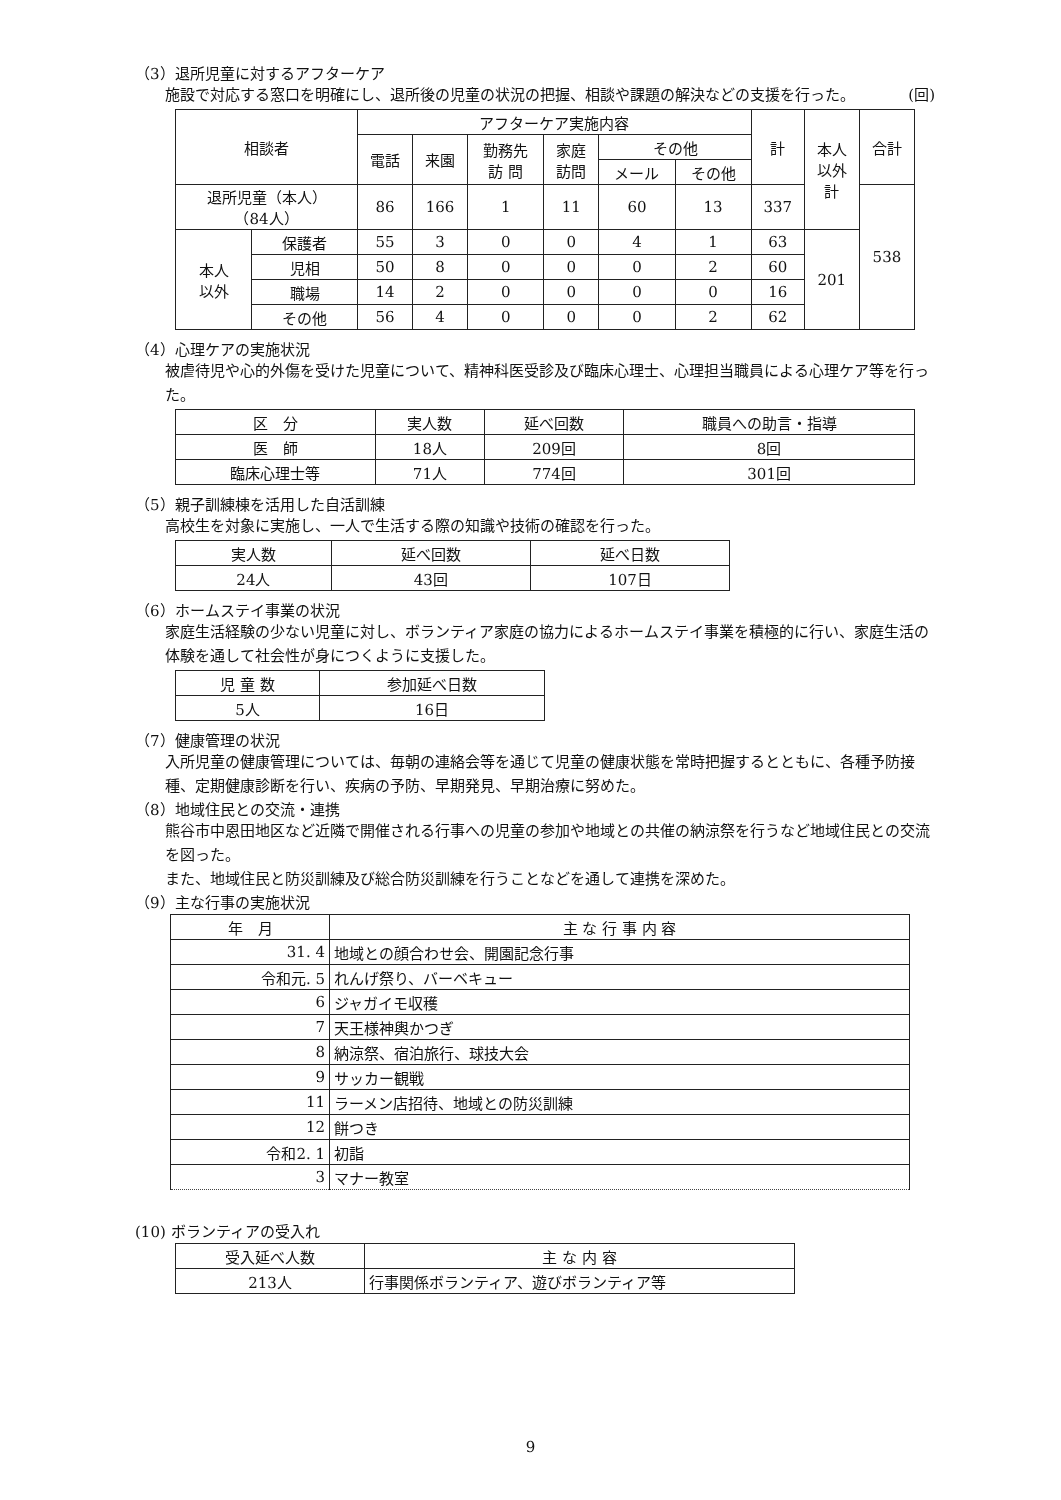（3）退所児童に対するアフターケア
施設で対応する窓口を明確にし、退所後の児童の状況の把握、相談や課題の解決などの支援を行った。 (回)
| 相談者 | | アフターケア実施内容 | | | | | | 計 | 本人 以外 計 | 合計 |
| --- | --- | --- | --- | --- | --- | --- | --- | --- | --- | --- |
| | | 電話 | 来園 | 勤務先 訪 問 | 家庭 訪問 | その他 | | | | |
| | | | | | | メール | その他 | | | |
| 退所児童（本人） （84人） | | 86 | 166 | 1 | 11 | 60 | 13 | 337 | | 538 |
| 本人 以外 | 保護者 | 55 | 3 | 0 | 0 | 4 | 1 | 63 | 201 | |
| | 児相 | 50 | 8 | 0 | 0 | 0 | 2 | 60 | | |
| | 職場 | 14 | 2 | 0 | 0 | 0 | 0 | 16 | | |
| | その他 | 56 | 4 | 0 | 0 | 0 | 2 | 62 | | |
（4）心理ケアの実施状況
被虐待児や心的外傷を受けた児童について、精神科医受診及び臨床心理士、心理担当職員による心理ケア等を行った。
| 区 分 | 実人数 | 延べ回数 | 職員への助言・指導 |
| --- | --- | --- | --- |
| 医 師 | 18人 | 209回 | 8回 |
| 臨床心理士等 | 71人 | 774回 | 301回 |
（5）親子訓練棟を活用した自活訓練
高校生を対象に実施し、一人で生活する際の知識や技術の確認を行った。
| 実人数 | 延べ回数 | 延べ日数 |
| --- | --- | --- |
| 24人 | 43回 | 107日 |
（6）ホームステイ事業の状況
家庭生活経験の少ない児童に対し、ボランティア家庭の協力によるホームステイ事業を積極的に行い、家庭生活の体験を通して社会性が身につくように支援した。
| 児 童 数 | 参加延べ日数 |
| --- | --- |
| 5人 | 16日 |
（7）健康管理の状況
入所児童の健康管理については、毎朝の連絡会等を通じて児童の健康状態を常時把握するとともに、各種予防接種、定期健康診断を行い、疾病の予防、早期発見、早期治療に努めた。
（8）地域住民との交流・連携
熊谷市中恩田地区など近隣で開催される行事への児童の参加や地域との共催の納涼祭を行うなど地域住民との交流を図った。
また、地域住民と防災訓練及び総合防災訓練を行うことなどを通して連携を深めた。
（9）主な行事の実施状況
| 年 月 | 主 な 行 事 内 容 |
| --- | --- |
| 31. 4 | 地域との顔合わせ会、開園記念行事 |
| 令和元. 5 | れんげ祭り、バーベキュー |
| 6 | ジャガイモ収穫 |
| 7 | 天王様神輿かつぎ |
| 8 | 納涼祭、宿泊旅行、球技大会 |
| 9 | サッカー観戦 |
| 11 | ラーメン店招待、地域との防災訓練 |
| 12 | 餅つき |
| 令和2. 1 | 初詣 |
| 3 | マナー教室 |
(10) ボランティアの受入れ
| 受入延べ人数 | 主 な 内 容 |
| --- | --- |
| 213人 | 行事関係ボランティア、遊びボランティア等 |
9